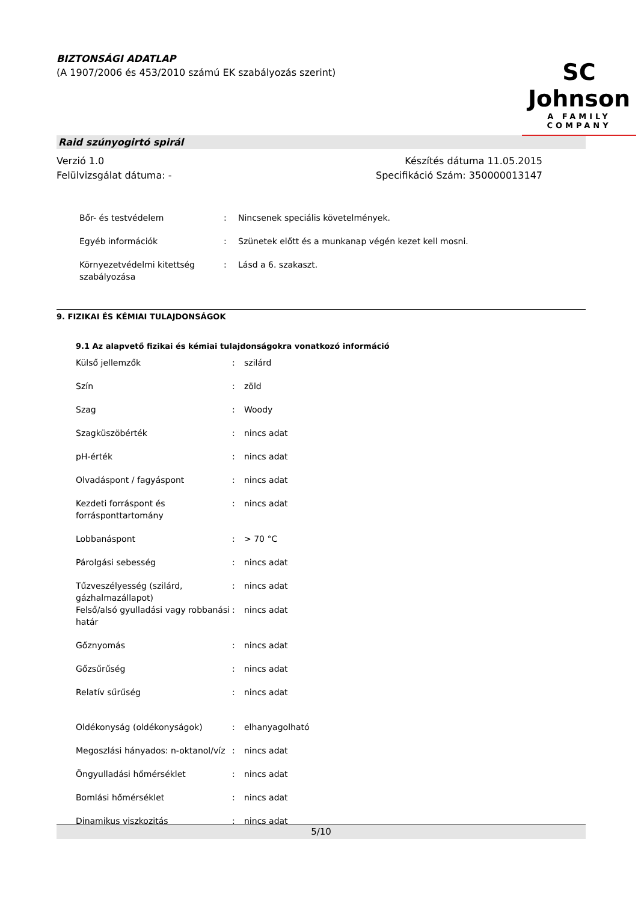BIZTONSÁGI ADATLAP
(A 1907/2006 és 453/2010 számú EK szabályozás szerint)
SC Johnson
A FAMILY COMPANY
Raid szúnyogirtó spirál
Verzió 1.0
Felülvizsgálat dátuma: -
Készítés dátuma 11.05.2015
Specifikáció Szám: 350000013147
| Bőr- és testvédelem | : | Nincsenek speciális követelmények. |
| Egyéb információk | : | Szünetek előtt és a munkanap végén kezet kell mosni. |
| Környezetvédelmi kitettség szabályozása | : | Lásd a 6. szakaszt. |
9. FIZIKAI ÉS KÉMIAI TULAJDONSÁGOK
9.1 Az alapvető fizikai és kémiai tulajdonságokra vonatkozó információ
| Külső jellemzők | : | szilárd |
| Szín | : | zöld |
| Szag | : | Woody |
| Szagküszöbérték | : | nincs adat |
| pH-érték | : | nincs adat |
| Olvadáspont / fagyáspont | : | nincs adat |
| Kezdeti forráspont és forrásponttartomány | : | nincs adat |
| Lobbanáspont | : | > 70 °C |
| Párolgási sebesség | : | nincs adat |
| Tűzveszélyesség (szilárd, gázhalmazállapot) | : | nincs adat |
| Felső/alsó gyulladási vagy robbanási határ | : | nincs adat |
| Gőznyomás | : | nincs adat |
| Gőzsűrűség | : | nincs adat |
| Relatív sűrűség | : | nincs adat |
| Oldékonyság (oldékonyságok) | : | elhanyagolható |
| Megoszlási hányados: n-oktanol/víz | : | nincs adat |
| Öngyulladási hőmérséklet | : | nincs adat |
| Bomlási hőmérséklet | : | nincs adat |
| Dinamikus viszkozitás | : | nincs adat |
5/10